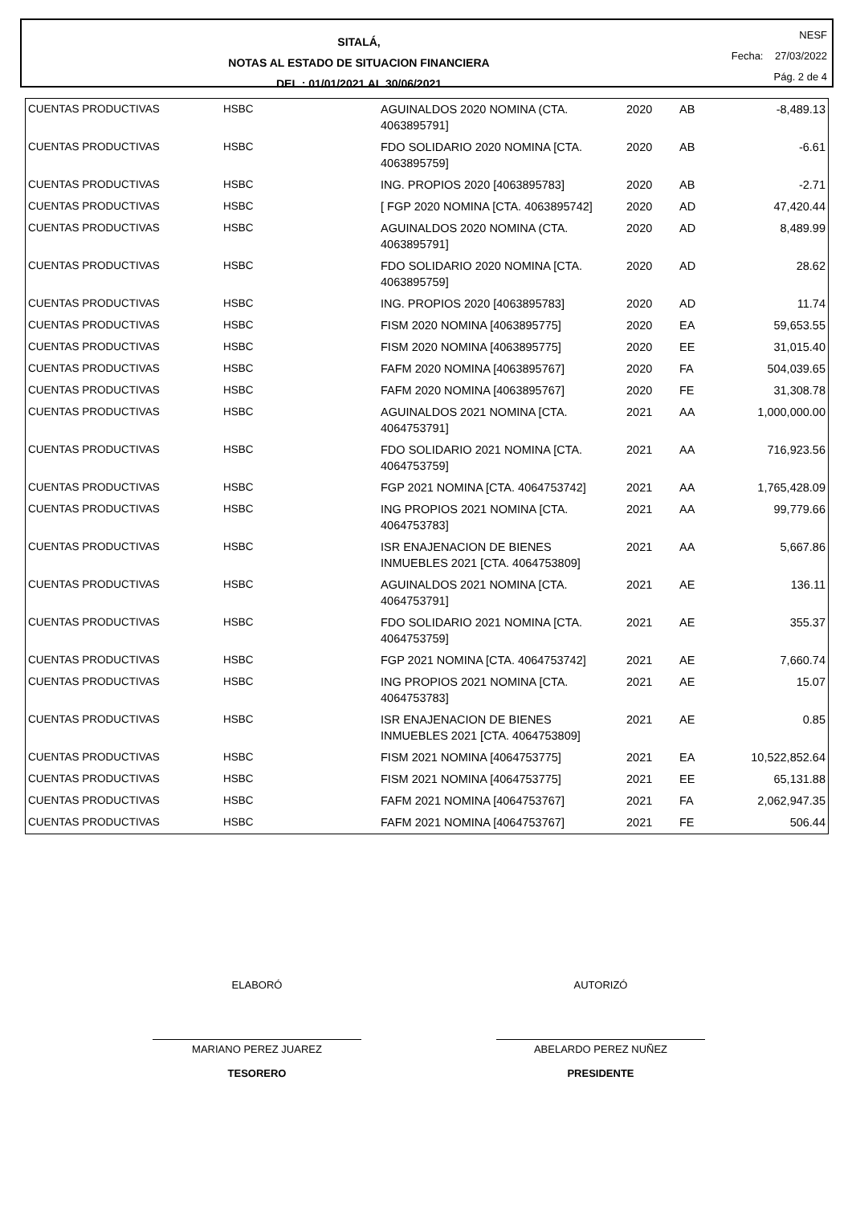SITALÁ,
NOTAS AL ESTADO DE SITUACION FINANCIERA
DEL : 01/01/2021 AL 30/06/2021
NESF
Fecha: 27/03/2022
Pág. 2 de 4
| CUENTAS PRODUCTIVAS | HSBC | AGUINALDOS 2020 NOMINA (CTA. 4063895791] | 2020 | AB | -8,489.13 |
| CUENTAS PRODUCTIVAS | HSBC | FDO SOLIDARIO 2020 NOMINA [CTA. 4063895759] | 2020 | AB | -6.61 |
| CUENTAS PRODUCTIVAS | HSBC | ING. PROPIOS 2020 [4063895783] | 2020 | AB | -2.71 |
| CUENTAS PRODUCTIVAS | HSBC | [ FGP 2020 NOMINA [CTA. 4063895742] | 2020 | AD | 47,420.44 |
| CUENTAS PRODUCTIVAS | HSBC | AGUINALDOS 2020 NOMINA (CTA. 4063895791] | 2020 | AD | 8,489.99 |
| CUENTAS PRODUCTIVAS | HSBC | FDO SOLIDARIO 2020 NOMINA [CTA. 4063895759] | 2020 | AD | 28.62 |
| CUENTAS PRODUCTIVAS | HSBC | ING. PROPIOS 2020 [4063895783] | 2020 | AD | 11.74 |
| CUENTAS PRODUCTIVAS | HSBC | FISM 2020 NOMINA [4063895775] | 2020 | EA | 59,653.55 |
| CUENTAS PRODUCTIVAS | HSBC | FISM 2020 NOMINA [4063895775] | 2020 | EE | 31,015.40 |
| CUENTAS PRODUCTIVAS | HSBC | FAFM 2020 NOMINA [4063895767] | 2020 | FA | 504,039.65 |
| CUENTAS PRODUCTIVAS | HSBC | FAFM 2020 NOMINA [4063895767] | 2020 | FE | 31,308.78 |
| CUENTAS PRODUCTIVAS | HSBC | AGUINALDOS 2021 NOMINA [CTA. 4064753791] | 2021 | AA | 1,000,000.00 |
| CUENTAS PRODUCTIVAS | HSBC | FDO SOLIDARIO 2021 NOMINA [CTA. 4064753759] | 2021 | AA | 716,923.56 |
| CUENTAS PRODUCTIVAS | HSBC | FGP 2021 NOMINA [CTA. 4064753742] | 2021 | AA | 1,765,428.09 |
| CUENTAS PRODUCTIVAS | HSBC | ING PROPIOS 2021 NOMINA [CTA. 4064753783] | 2021 | AA | 99,779.66 |
| CUENTAS PRODUCTIVAS | HSBC | ISR ENAJENACION DE BIENES INMUEBLES 2021 [CTA. 4064753809] | 2021 | AA | 5,667.86 |
| CUENTAS PRODUCTIVAS | HSBC | AGUINALDOS 2021 NOMINA [CTA. 4064753791] | 2021 | AE | 136.11 |
| CUENTAS PRODUCTIVAS | HSBC | FDO SOLIDARIO 2021 NOMINA [CTA. 4064753759] | 2021 | AE | 355.37 |
| CUENTAS PRODUCTIVAS | HSBC | FGP 2021 NOMINA [CTA. 4064753742] | 2021 | AE | 7,660.74 |
| CUENTAS PRODUCTIVAS | HSBC | ING PROPIOS 2021 NOMINA [CTA. 4064753783] | 2021 | AE | 15.07 |
| CUENTAS PRODUCTIVAS | HSBC | ISR ENAJENACION DE BIENES INMUEBLES 2021 [CTA. 4064753809] | 2021 | AE | 0.85 |
| CUENTAS PRODUCTIVAS | HSBC | FISM 2021 NOMINA [4064753775] | 2021 | EA | 10,522,852.64 |
| CUENTAS PRODUCTIVAS | HSBC | FISM 2021 NOMINA [4064753775] | 2021 | EE | 65,131.88 |
| CUENTAS PRODUCTIVAS | HSBC | FAFM 2021 NOMINA [4064753767] | 2021 | FA | 2,062,947.35 |
| CUENTAS PRODUCTIVAS | HSBC | FAFM 2021 NOMINA [4064753767] | 2021 | FE | 506.44 |
ELABORÓ
MARIANO PEREZ JUAREZ
TESORERO
AUTORIZÓ
ABELARDO PEREZ NUÑEZ
PRESIDENTE